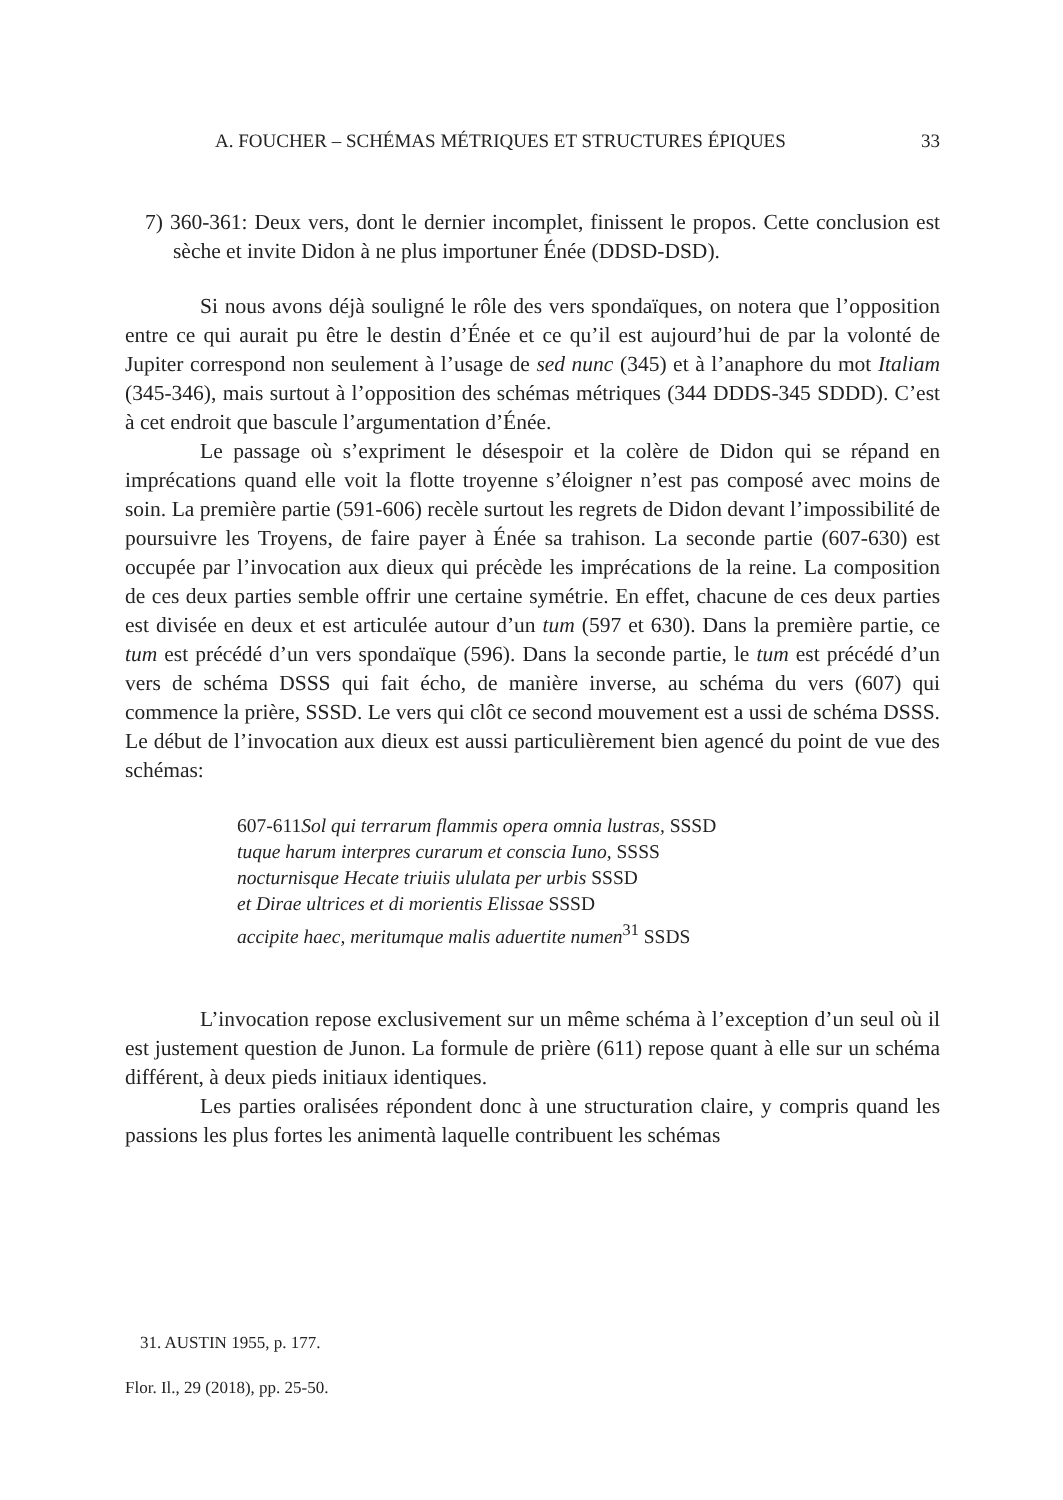A. FOUCHER – SCHÉMAS MÉTRIQUES ET STRUCTURES ÉPIQUES 33
7) 360-361: Deux vers, dont le dernier incomplet, finissent le propos. Cette conclusion est sèche et invite Didon à ne plus importuner Énée (DDSD-DSD).
Si nous avons déjà souligné le rôle des vers spondaïques, on notera que l’opposition entre ce qui aurait pu être le destin d’Énée et ce qu’il est aujourd’hui de par la volonté de Jupiter correspond non seulement à l’usage de sed nunc (345) et à l’anaphore du mot Italiam (345-346), mais surtout à l’opposition des schémas métriques (344 DDDS-345 SDDD). C’est à cet endroit que bascule l’argumentation d’Énée.
Le passage où s’expriment le désespoir et la colère de Didon qui se répand en imprécations quand elle voit la flotte troyenne s’éloigner n’est pas composé avec moins de soin. La première partie (591-606) recèle surtout les regrets de Didon devant l’impossibilité de poursuivre les Troyens, de faire payer à Énée sa trahison. La seconde partie (607-630) est occupée par l’invocation aux dieux qui précède les imprécations de la reine. La composition de ces deux parties semble offrir une certaine symétrie. En effet, chacune de ces deux parties est divisée en deux et est articulée autour d’un tum (597 et 630). Dans la première partie, ce tum est précédé d’un vers spondaïque (596). Dans la seconde partie, le tum est précédé d’un vers de schéma DSSS qui fait écho, de manière inverse, au schéma du vers (607) qui commence la prière, SSSD. Le vers qui clôt ce second mouvement est a ussi de schéma DSSS. Le début de l’invocation aux dieux est aussi particulièrement bien agencé du point de vue des schémas:
607-611Sol qui terrarum flammis opera omnia lustras, SSSD
tuque harum interpres curarum et conscia Iuno, SSSS
nocturnisque Hecate triuiis ululata per urbis SSSD
et Dirae ultrices et di morientis Elissae SSSD
accipite haec, meritumque malis aduertite numen<sup>31</sup> SSDS
L’invocation repose exclusivement sur un même schéma à l’exception d’un seul où il est justement question de Junon. La formule de prière (611) repose quant à elle sur un schéma différent, à deux pieds initiaux identiques.
Les parties oralisées répondent donc à une structuration claire, y compris quand les passions les plus fortes les animentà laquelle contribuent les schémas
31. AUSTIN 1955, p. 177.
Flor. Il., 29 (2018), pp. 25-50.